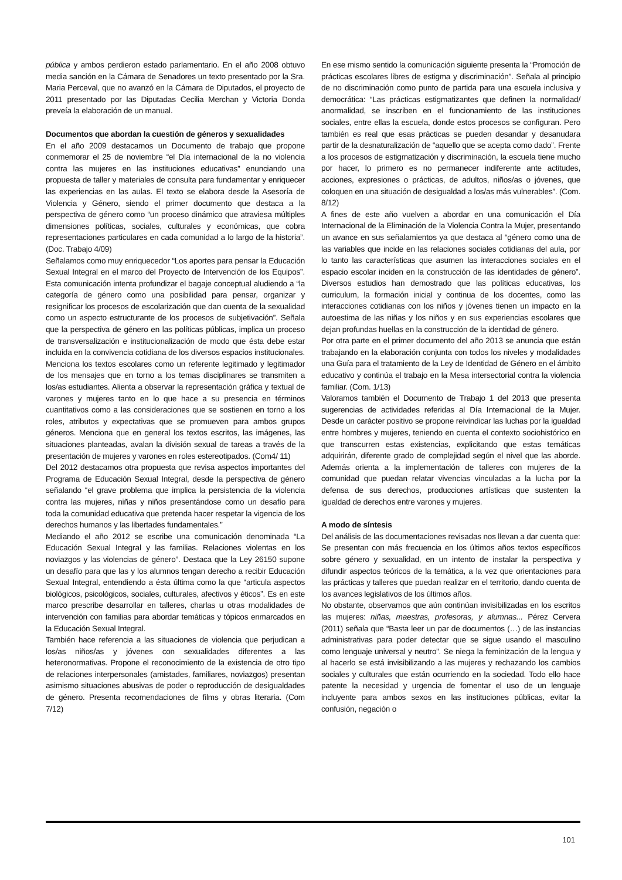pública y ambos perdieron estado parlamentario. En el año 2008 obtuvo media sanción en la Cámara de Senadores un texto presentado por la Sra. Maria Perceval, que no avanzó en la Cámara de Diputados, el proyecto de 2011 presentado por las Diputadas Cecilia Merchan y Victoria Donda preveía la elaboración de un manual.
Documentos que abordan la cuestión de géneros y sexualidades
En el año 2009 destacamos un Documento de trabajo que propone conmemorar el 25 de noviembre “el Día internacional de la no violencia contra las mujeres en las instituciones educativas” enunciando una propuesta de taller y materiales de consulta para fundamentar y enriquecer las experiencias en las aulas. El texto se elabora desde la Asesoría de Violencia y Género, siendo el primer documento que destaca a la perspectiva de género como “un proceso dinámico que atraviesa múltiples dimensiones políticas, sociales, culturales y económicas, que cobra representaciones particulares en cada comunidad a lo largo de la historia”. (Doc. Trabajo 4/09)
Señalamos como muy enriquecedor “Los aportes para pensar la Educación Sexual Integral en el marco del Proyecto de Intervención de los Equipos”. Esta comunicación intenta profundizar el bagaje conceptual aludiendo a “la categoría de género como una posibilidad para pensar, organizar y resignificar los procesos de escolarización que dan cuenta de la sexualidad como un aspecto estructurante de los procesos de subjetivación”. Señala que la perspectiva de género en las políticas públicas, implica un proceso de transversalización e institucionalización de modo que ésta debe estar incluida en la convivencia cotidiana de los diversos espacios institucionales. Menciona los textos escolares como un referente legitimado y legitimador de los mensajes que en torno a los temas disciplinares se transmiten a los/as estudiantes. Alienta a observar la representación gráfica y textual de varones y mujeres tanto en lo que hace a su presencia en términos cuantitativos como a las consideraciones que se sostienen en torno a los roles, atributos y expectativas que se promueven para ambos grupos géneros. Menciona que en general los textos escritos, las imágenes, las situaciones planteadas, avalan la división sexual de tareas a través de la presentación de mujeres y varones en roles estereotipados. (Com4/ 11)
Del 2012 destacamos otra propuesta que revisa aspectos importantes del Programa de Educación Sexual Integral, desde la perspectiva de género señalando “el grave problema que implica la persistencia de la violencia contra las mujeres, niñas y niños presentándose como un desafío para toda la comunidad educativa que pretenda hacer respetar la vigencia de los derechos humanos y las libertades fundamentales.”
Mediando el año 2012 se escribe una comunicación denominada “La Educación Sexual Integral y las familias. Relaciones violentas en los noviazgos y las violencias de género”. Destaca que la Ley 26150 supone un desafío para que las y los alumnos tengan derecho a recibir Educación Sexual Integral, entendiendo a ésta última como la que “articula aspectos biológicos, psicológicos, sociales, culturales, afectivos y éticos”. Es en este marco prescribe desarrollar en talleres, charlas u otras modalidades de intervención con familias para abordar temáticas y tópicos enmarcados en la Educación Sexual Integral.
También hace referencia a las situaciones de violencia que perjudican a los/as niños/as y jóvenes con sexualidades diferentes a las heteronormativas. Propone el reconocimiento de la existencia de otro tipo de relaciones interpersonales (amistades, familiares, noviazgos) presentan asimismo situaciones abusivas de poder o reproducción de desigualdades de género. Presenta recomendaciones de films y obras literaria. (Com 7/12)
En ese mismo sentido la comunicación siguiente presenta la “Promoción de prácticas escolares libres de estigma y discriminación”. Señala al principio de no discriminación como punto de partida para una escuela inclusiva y democrática: “Las prácticas estigmatizantes que definen la normalidad/ anormalidad, se inscriben en el funcionamiento de las instituciones sociales, entre ellas la escuela, donde estos procesos se configuran. Pero también es real que esas prácticas se pueden desandar y desanudara partir de la desnaturalización de “aquello que se acepta como dado”. Frente a los procesos de estigmatización y discriminación, la escuela tiene mucho por hacer, lo primero es no permanecer indiferente ante actitudes, acciones, expresiones o prácticas, de adultos, niños/as o jóvenes, que coloquen en una situación de desigualdad a los/as más vulnerables”. (Com. 8/12)
A fines de este año vuelven a abordar en una comunicación el Día Internacional de la Eliminación de la Violencia Contra la Mujer, presentando un avance en sus señalamientos ya que destaca al “género como una de las variables que incide en las relaciones sociales cotidianas del aula, por lo tanto las características que asumen las interacciones sociales en el espacio escolar inciden en la construcción de las identidades de género”. Diversos estudios han demostrado que las políticas educativas, los curriculum, la formación inicial y continua de los docentes, como las interacciones cotidianas con los niños y jóvenes tienen un impacto en la autoestima de las niñas y los niños y en sus experiencias escolares que dejan profundas huellas en la construcción de la identidad de género.
Por otra parte en el primer documento del año 2013 se anuncia que están trabajando en la elaboración conjunta con todos los niveles y modalidades una Guía para el tratamiento de la Ley de Identidad de Género en el ámbito educativo y continúa el trabajo en la Mesa intersectorial contra la violencia familiar. (Com. 1/13)
Valoramos también el Documento de Trabajo 1 del 2013 que presenta sugerencias de actividades referidas al Día Internacional de la Mujer. Desde un carácter positivo se propone reivindicar las luchas por la igualdad entre hombres y mujeres, teniendo en cuenta el contexto sociohistórico en que transcurren estas existencias, explicitando que estas temáticas adquirirán, diferente grado de complejidad según el nivel que las aborde. Además orienta a la implementación de talleres con mujeres de la comunidad que puedan relatar vivencias vinculadas a la lucha por la defensa de sus derechos, producciones artísticas que sustenten la igualdad de derechos entre varones y mujeres.
A modo de síntesis
Del análisis de las documentaciones revisadas nos llevan a dar cuenta que:
Se presentan con más frecuencia en los últimos años textos específicos sobre género y sexualidad, en un intento de instalar la perspectiva y difundir aspectos teóricos de la temática, a la vez que orientaciones para las prácticas y talleres que puedan realizar en el territorio, dando cuenta de los avances legislativos de los últimos años.
No obstante, observamos que aún continúan invisibilizadas en los escritos las mujeres: niñas, maestras, profesoras, y alumnas... Pérez Cervera (2011) señala que “Basta leer un par de documentos (…) de las instancias administrativas para poder detectar que se sigue usando el masculino como lenguaje universal y neutro”. Se niega la feminización de la lengua y al hacerlo se está invisibilizando a las mujeres y rechazando los cambios sociales y culturales que están ocurriendo en la sociedad. Todo ello hace patente la necesidad y urgencia de fomentar el uso de un lenguaje incluyente para ambos sexos en las instituciones públicas, evitar la confusión, negación o
101